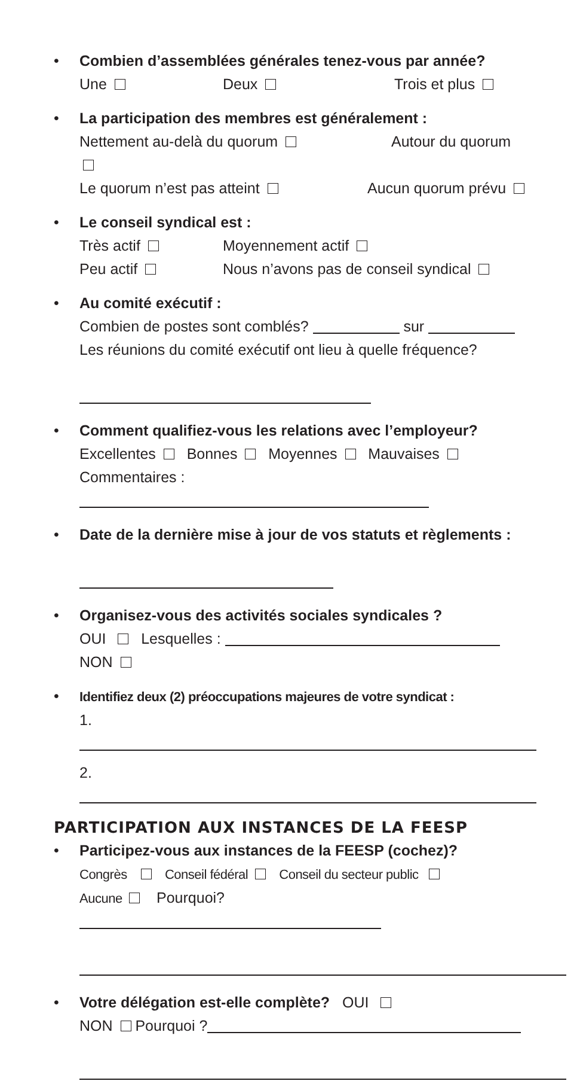• Combien d’assemblées générales tenez-vous par année?
Une Deux Trois et plus
• La participation des membres est généralement :
Nettement au-delà du quorum Autour du quorum
Le quorum n’est pas atteint Aucun quorum prévu
• Le conseil syndical est :
Très actif Moyennement actif
Peu actif Nous n’avons pas de conseil syndical
• Au comité exécutif :
Combien de postes sont comblés? sur
Les réunions du comité exécutif ont lieu à quelle fréquence?
• Comment qualifiez-vous les relations avec l’employeur?
Excellentes Bonnes Moyennes Mauvaises
Commentaires :
• Date de la dernière mise à jour de vos statuts et règlements :
• Organisez-vous des activités sociales syndicales ?
OUI Lesquelles :
NON
• Identifiez deux (2) préoccupations majeures de votre syndicat :
1.
2.
PARTICIPATION AUX INSTANCES DE LA FEESP
• Participez-vous aux instances de la FEESP (cochez)?
Congrès Conseil fédéral Conseil du secteur public
Aucune Pourquoi?
• Votre délégation est-elle complète? OUI
NON Pourquoi ?